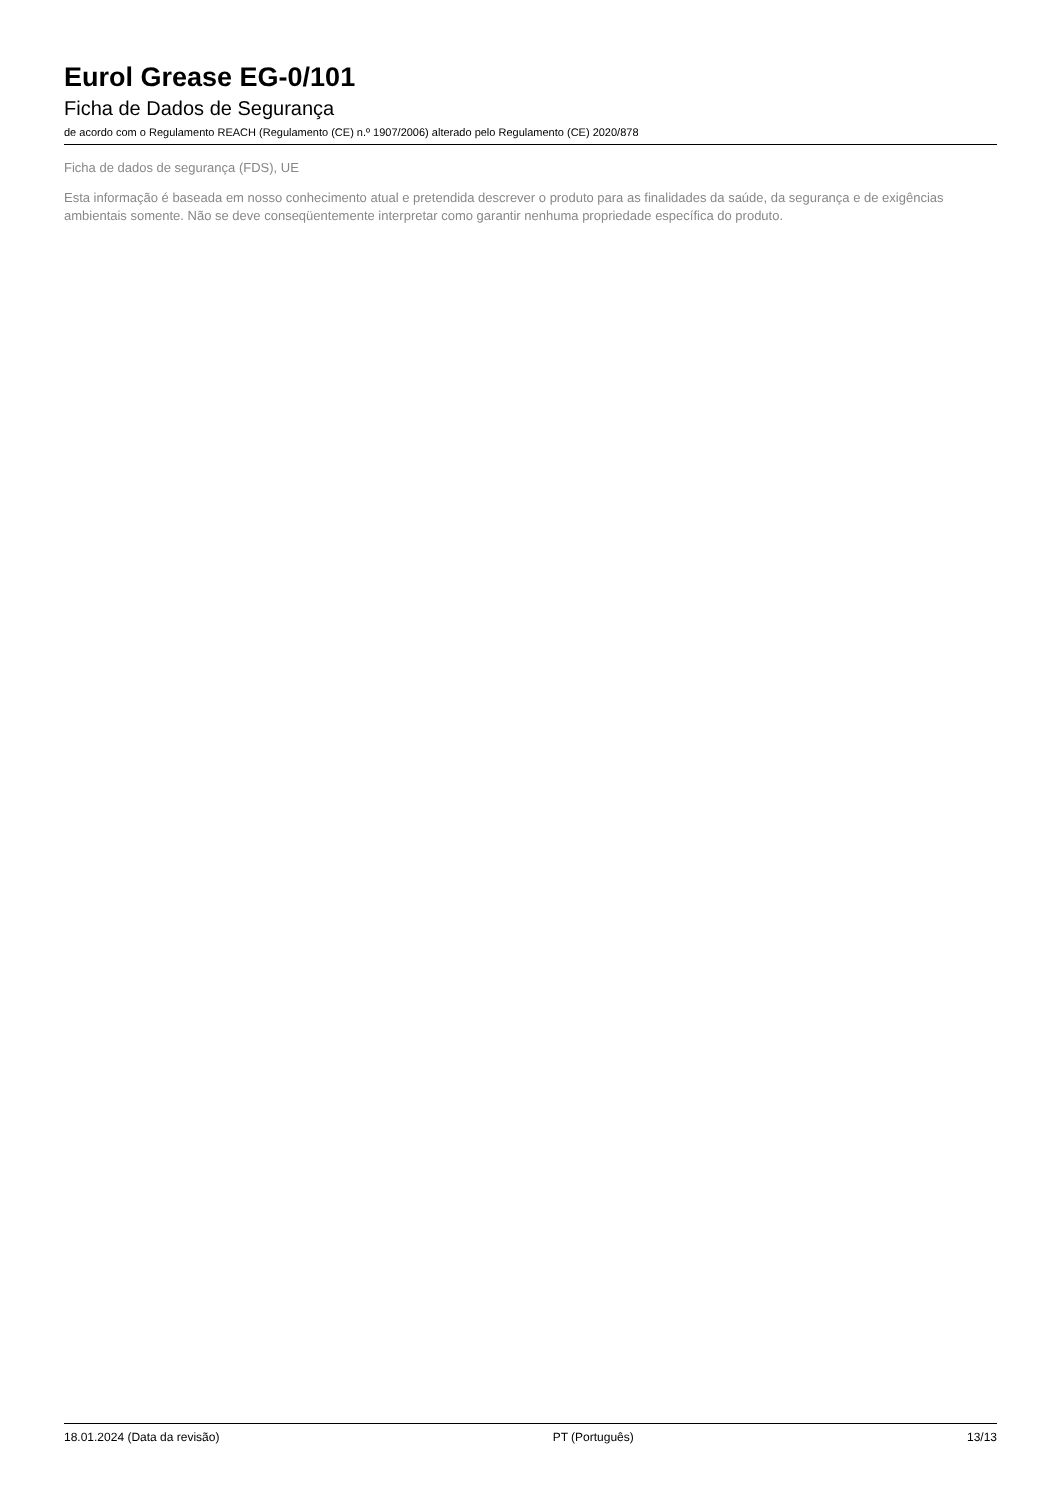Eurol Grease EG-0/101
Ficha de Dados de Segurança
de acordo com o Regulamento REACH (Regulamento (CE) n.º 1907/2006) alterado pelo Regulamento (CE) 2020/878
Ficha de dados de segurança (FDS), UE
Esta informação é baseada em nosso conhecimento atual e pretendida descrever o produto para as finalidades da saúde, da segurança e de exigências ambientais somente. Não se deve conseqüentemente interpretar como garantir nenhuma propriedade específica do produto.
18.01.2024 (Data da revisão) PT (Português) 13/13